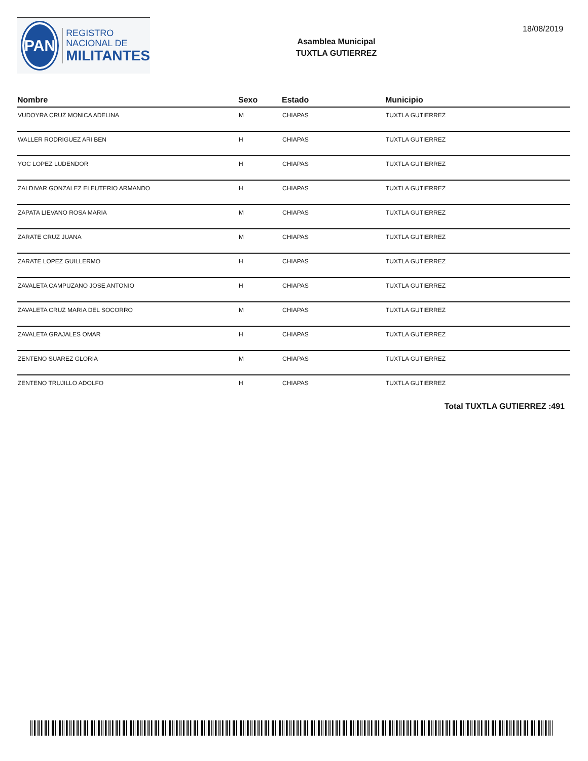PAN
REGISTRO
NACIONAL DE
MILITANTES
Asamblea Municipal
TUXTLA GUTIERREZ
18/08/2019
| Nombre | Sexo | Estado | Municipio |
| --- | --- | --- | --- |
| VUDOYRA CRUZ MONICA ADELINA | M | CHIAPAS | TUXTLA GUTIERREZ |
| WALLER RODRIGUEZ ARI BEN | H | CHIAPAS | TUXTLA GUTIERREZ |
| YOC LOPEZ LUDENDOR | H | CHIAPAS | TUXTLA GUTIERREZ |
| ZALDIVAR GONZALEZ ELEUTERIO ARMANDO | H | CHIAPAS | TUXTLA GUTIERREZ |
| ZAPATA LIEVANO ROSA MARIA | M | CHIAPAS | TUXTLA GUTIERREZ |
| ZARATE CRUZ JUANA | M | CHIAPAS | TUXTLA GUTIERREZ |
| ZARATE LOPEZ GUILLERMO | H | CHIAPAS | TUXTLA GUTIERREZ |
| ZAVALETA CAMPUZANO JOSE ANTONIO | H | CHIAPAS | TUXTLA GUTIERREZ |
| ZAVALETA CRUZ MARIA DEL SOCORRO | M | CHIAPAS | TUXTLA GUTIERREZ |
| ZAVALETA GRAJALES OMAR | H | CHIAPAS | TUXTLA GUTIERREZ |
| ZENTENO SUAREZ GLORIA | M | CHIAPAS | TUXTLA GUTIERREZ |
| ZENTENO TRUJILLO ADOLFO | H | CHIAPAS | TUXTLA GUTIERREZ |
Total TUXTLA GUTIERREZ :491